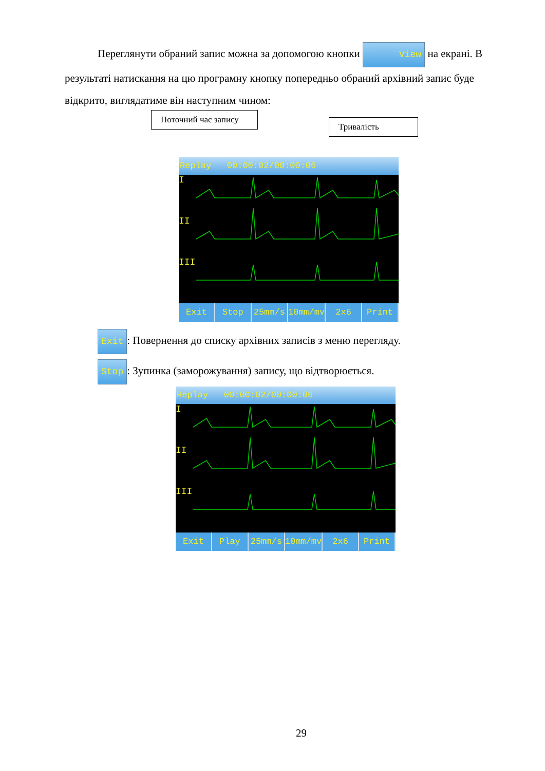Переглянути обраний запис можна за допомогою кнопки View на екрані. В результаті натискання на цю програмну кнопку попередньо обраний архівний запис буде відкрито, виглядатиме він наступним чином:
Поточний час запису
Тривалість
Replay 00:00:02/00:00:06
I
II
III
Exit Stop 25mm/s 10mm/mv 2x6 Print
Exit: Повернення до списку архівних записів з меню перегляду.
Stop: Зупинка (заморожування) запису, що відтворюється.
Replay 00:00:02/00:00:06
I
II
III
Exit Play 25mm/s 10mm/mv 2x6 Print
29